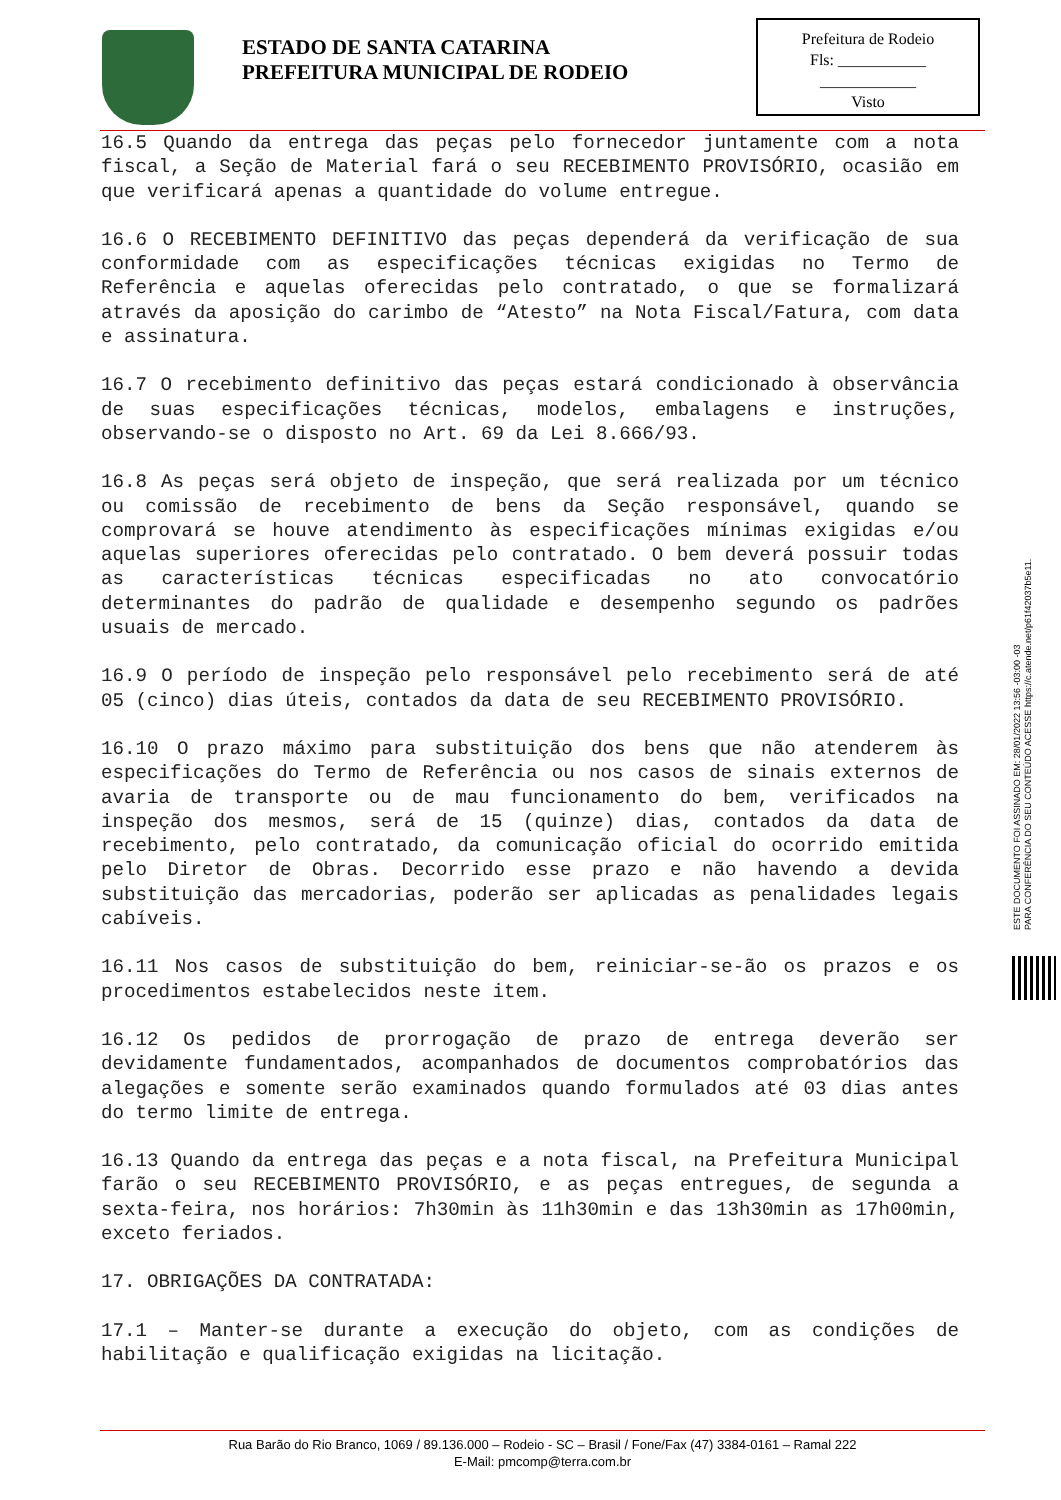ESTADO DE SANTA CATARINA
PREFEITURA MUNICIPAL DE RODEIO
Prefeitura de Rodeio
Fls: ___________
____________
Visto
16.5 Quando da entrega das peças pelo fornecedor juntamente com a nota fiscal, a Seção de Material fará o seu RECEBIMENTO PROVISÓRIO, ocasião em que verificará apenas a quantidade do volume entregue.
16.6 O RECEBIMENTO DEFINITIVO das peças dependerá da verificação de sua conformidade com as especificações técnicas exigidas no Termo de Referência e aquelas oferecidas pelo contratado, o que se formalizará através da aposição do carimbo de “Atesto” na Nota Fiscal/Fatura, com data e assinatura.
16.7 O recebimento definitivo das peças estará condicionado à observância de suas especificações técnicas, modelos, embalagens e instruções, observando-se o disposto no Art. 69 da Lei 8.666/93.
16.8 As peças será objeto de inspeção, que será realizada por um técnico ou comissão de recebimento de bens da Seção responsável, quando se comprovará se houve atendimento às especificações mínimas exigidas e/ou aquelas superiores oferecidas pelo contratado. O bem deverá possuir todas as características técnicas especificadas no ato convocatório determinantes do padrão de qualidade e desempenho segundo os padrões usuais de mercado.
16.9 O período de inspeção pelo responsável pelo recebimento será de até 05 (cinco) dias úteis, contados da data de seu RECEBIMENTO PROVISÓRIO.
16.10 O prazo máximo para substituição dos bens que não atenderem às especificações do Termo de Referência ou nos casos de sinais externos de avaria de transporte ou de mau funcionamento do bem, verificados na inspeção dos mesmos, será de 15 (quinze) dias, contados da data de recebimento, pelo contratado, da comunicação oficial do ocorrido emitida pelo Diretor de Obras. Decorrido esse prazo e não havendo a devida substituição das mercadorias, poderão ser aplicadas as penalidades legais cabíveis.
16.11 Nos casos de substituição do bem, reiniciar-se-ão os prazos e os procedimentos estabelecidos neste item.
16.12 Os pedidos de prorrogação de prazo de entrega deverão ser devidamente fundamentados, acompanhados de documentos comprobatórios das alegações e somente serão examinados quando formulados até 03 dias antes do termo limite de entrega.
16.13 Quando da entrega das peças e a nota fiscal, na Prefeitura Municipal farão o seu RECEBIMENTO PROVISÓRIO, e as peças entregues, de segunda a sexta-feira, nos horários: 7h30min às 11h30min e das 13h30min as 17h00min, exceto feriados.
17. OBRIGAÇÕES DA CONTRATADA:
17.1 – Manter-se durante a execução do objeto, com as condições de habilitação e qualificação exigidas na licitação.
ESTE DOCUMENTO FOI ASSINADO EM: 28/01/2022 13:56 -03:00 -03
PARA CONFERÊNCIA DO SEU CONTEÚDO ACESSE https://c.atende.net/p61f42037b5e11.
Rua Barão do Rio Branco, 1069 / 89.136.000 – Rodeio - SC – Brasil / Fone/Fax (47) 3384-0161 – Ramal 222
E-Mail: pmcomp@terra.com.br